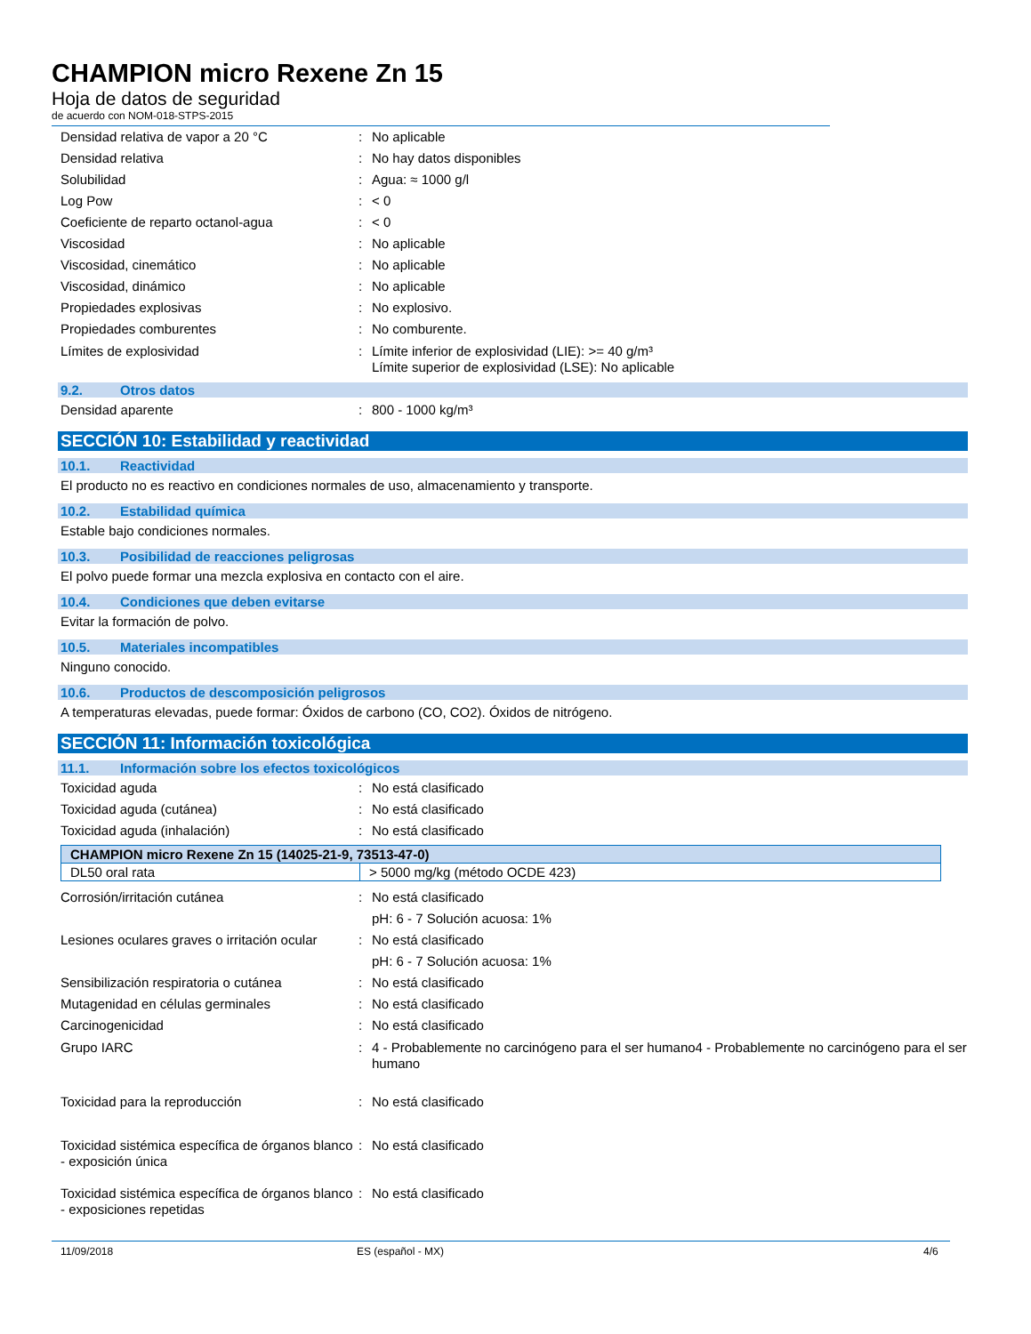CHAMPION micro Rexene Zn 15
Hoja de datos de seguridad
de acuerdo con NOM-018-STPS-2015
Densidad relativa de vapor a 20 °C : No aplicable
Densidad relativa : No hay datos disponibles
Solubilidad : Agua: ≈ 1000 g/l
Log Pow : < 0
Coeficiente de reparto octanol-agua : < 0
Viscosidad : No aplicable
Viscosidad, cinemático : No aplicable
Viscosidad, dinámico : No aplicable
Propiedades explosivas : No explosivo.
Propiedades comburentes : No comburente.
Límites de explosividad : Límite inferior de explosividad (LIE): >= 40 g/m³
Límite superior de explosividad (LSE): No aplicable
9.2. Otros datos
Densidad aparente : 800 - 1000 kg/m³
SECCIÓN 10: Estabilidad y reactividad
10.1. Reactividad
El producto no es reactivo en condiciones normales de uso, almacenamiento y transporte.
10.2. Estabilidad química
Estable bajo condiciones normales.
10.3. Posibilidad de reacciones peligrosas
El polvo puede formar una mezcla explosiva en contacto con el aire.
10.4. Condiciones que deben evitarse
Evitar la formación de polvo.
10.5. Materiales incompatibles
Ninguno conocido.
10.6. Productos de descomposición peligrosos
A temperaturas elevadas, puede formar: Óxidos de carbono (CO, CO2). Óxidos de nitrógeno.
SECCIÓN 11: Información toxicológica
11.1. Información sobre los efectos toxicológicos
Toxicidad aguda : No está clasificado
Toxicidad aguda (cutánea) : No está clasificado
Toxicidad aguda (inhalación) : No está clasificado
| CHAMPION micro Rexene Zn 15 (14025-21-9, 73513-47-0) | |
| --- | --- |
| DL50 oral rata | > 5000 mg/kg (método OCDE 423) |
Corrosión/irritación cutánea : No está clasificado
pH: 6 - 7 Solución acuosa: 1%
Lesiones oculares graves o irritación ocular
: No está clasificado
pH: 6 - 7 Solución acuosa: 1%
Sensibilización respiratoria o cutánea
: No está clasificado
Mutagenidad en células germinales : No está clasificado
Carcinogenicidad : No está clasificado
Grupo IARC : 4 - Probablemente no carcinógeno para el ser humano4 - Probablemente no carcinógeno para el ser humano
Toxicidad para la reproducción : No está clasificado
Toxicidad sistémica específica de órganos blanco - exposición única
: No está clasificado
Toxicidad sistémica específica de órganos blanco - exposiciones repetidas
: No está clasificado
11/09/2018 ES (español - MX) 4/6